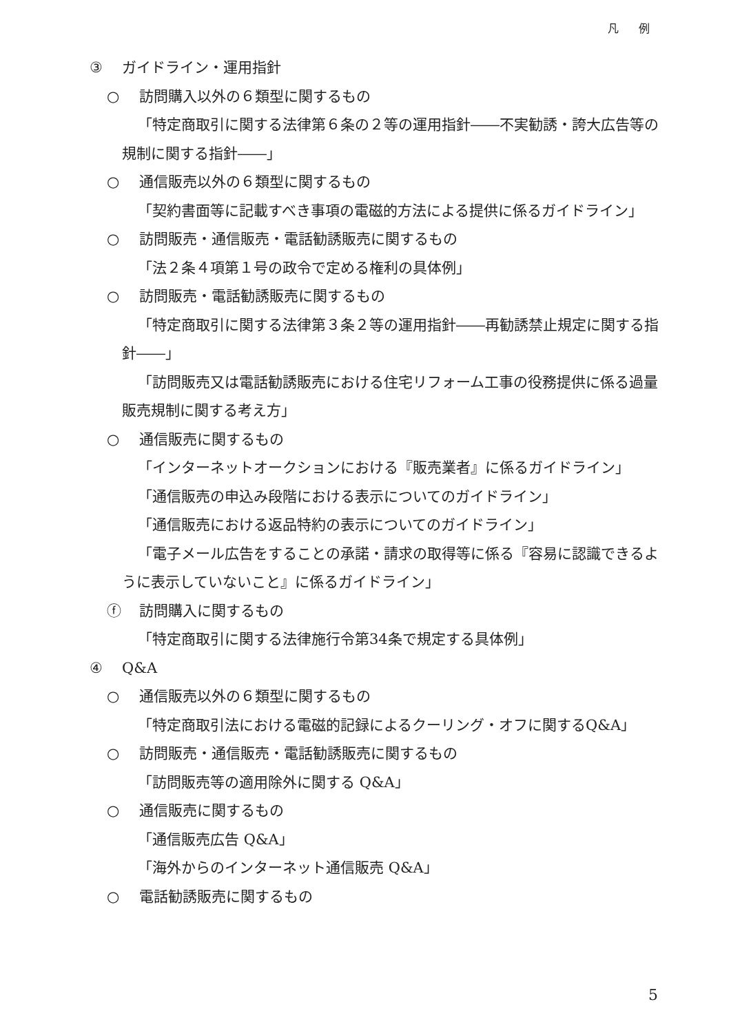凡 例
③ ガイドライン・運用指針
○ 訪問購入以外の６類型に関するもの
「特定商取引に関する法律第６条の２等の運用指針――不実勧誘・誇大広告等の規制に関する指針――」
○ 通信販売以外の６類型に関するもの
「契約書面等に記載すべき事項の電磁的方法による提供に係るガイドライン」
○ 訪問販売・通信販売・電話勧誘販売に関するもの
「法２条４項第１号の政令で定める権利の具体例」
○ 訪問販売・電話勧誘販売に関するもの
「特定商取引に関する法律第３条２等の運用指針――再勧誘禁止規定に関する指針――」
「訪問販売又は電話勧誘販売における住宅リフォーム工事の役務提供に係る過量販売規制に関する考え方」
○ 通信販売に関するもの
「インターネットオークションにおける『販売業者』に係るガイドライン」
「通信販売の申込み段階における表示についてのガイドライン」
「通信販売における返品特約の表示についてのガイドライン」
「電子メール広告をすることの承諾・請求の取得等に係る『容易に認識できるように表示していないこと』に係るガイドライン」
ⓕ 訪問購入に関するもの
「特定商取引に関する法律施行令第34条で規定する具体例」
④ Q&A
○ 通信販売以外の６類型に関するもの
「特定商取引法における電磁的記録によるクーリング・オフに関するQ&A」
○ 訪問販売・通信販売・電話勧誘販売に関するもの
「訪問販売等の適用除外に関する Q&A」
○ 通信販売に関するもの
「通信販売広告 Q&A」
「海外からのインターネット通信販売 Q&A」
○ 電話勧誘販売に関するもの
5